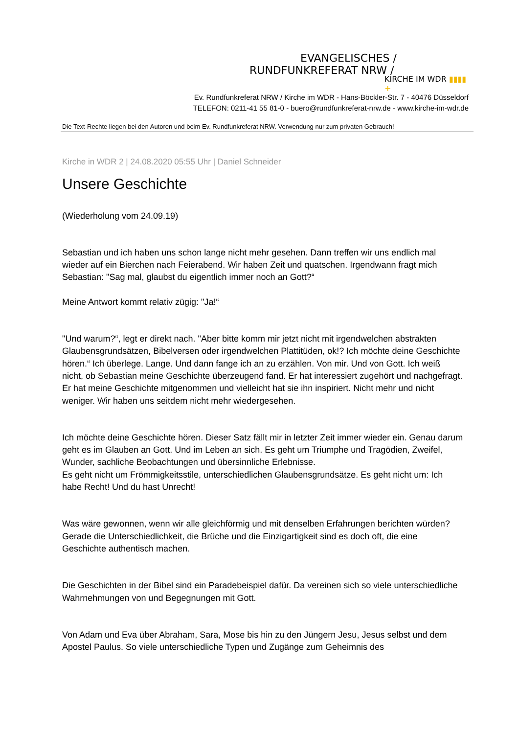EVANGELISCHES /
RUNDFUNKREFERAT NRW /
KIRCHE IM WDR ▮▮▮▮ +
Ev. Rundfunkreferat NRW / Kirche im WDR - Hans-Böckler-Str. 7 - 40476 Düsseldorf
TELEFON: 0211-41 55 81-0 - buero@rundfunkreferat-nrw.de - www.kirche-im-wdr.de
Die Text-Rechte liegen bei den Autoren und beim Ev. Rundfunkreferat NRW. Verwendung nur zum privaten Gebrauch!
Kirche in WDR 2 | 24.08.2020 05:55 Uhr | Daniel Schneider
Unsere Geschichte
(Wiederholung vom 24.09.19)
Sebastian und ich haben uns schon lange nicht mehr gesehen. Dann treffen wir uns endlich mal wieder auf ein Bierchen nach Feierabend. Wir haben Zeit und quatschen. Irgendwann fragt mich Sebastian: "Sag mal, glaubst du eigentlich immer noch an Gott?“
Meine Antwort kommt relativ zügig: "Ja!“
"Und warum?“, legt er direkt nach. "Aber bitte komm mir jetzt nicht mit irgendwelchen abstrakten Glaubensgrundsätzen, Bibelversen oder irgendwelchen Plattitüden, ok!? Ich möchte deine Geschichte hören.“ Ich überlege. Lange. Und dann fange ich an zu erzählen. Von mir. Und von Gott. Ich weiß nicht, ob Sebastian meine Geschichte überzeugend fand. Er hat interessiert zugehört und nachgefragt. Er hat meine Geschichte mitgenommen und vielleicht hat sie ihn inspiriert. Nicht mehr und nicht weniger. Wir haben uns seitdem nicht mehr wiedergesehen.
Ich möchte deine Geschichte hören. Dieser Satz fällt mir in letzter Zeit immer wieder ein. Genau darum geht es im Glauben an Gott. Und im Leben an sich. Es geht um Triumphe und Tragödien, Zweifel, Wunder, sachliche Beobachtungen und übersinnliche Erlebnisse.
Es geht nicht um Frömmigkeitsstile, unterschiedlichen Glaubensgrundsätze. Es geht nicht um: Ich habe Recht! Und du hast Unrecht!
Was wäre gewonnen, wenn wir alle gleichförmig und mit denselben Erfahrungen berichten würden? Gerade die Unterschiedlichkeit, die Brüche und die Einzigartigkeit sind es doch oft, die eine Geschichte authentisch machen.
Die Geschichten in der Bibel sind ein Paradebeispiel dafür. Da vereinen sich so viele unterschiedliche Wahrnehmungen von und Begegnungen mit Gott.
Von Adam und Eva über Abraham, Sara, Mose bis hin zu den Jüngern Jesu, Jesus selbst und dem Apostel Paulus. So viele unterschiedliche Typen und Zugänge zum Geheimnis des